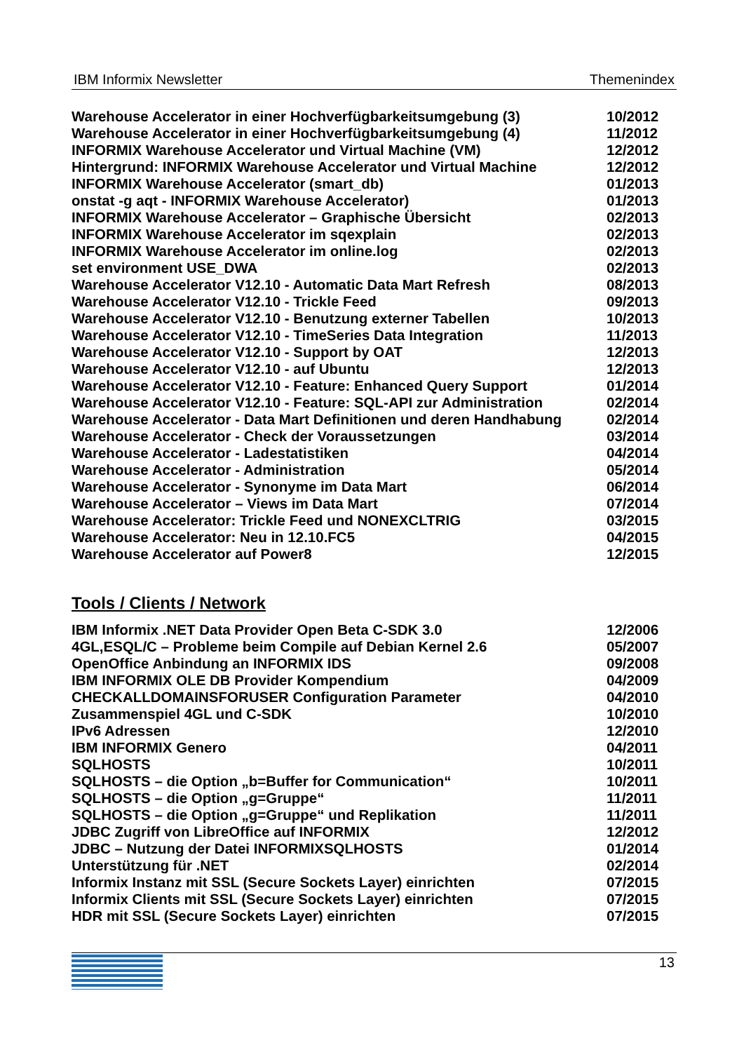IBM Informix Newsletter Themenindex
| Warehouse Accelerator in einer Hochverfügbarkeitsumgebung (3) | 10/2012 |
| Warehouse Accelerator in einer Hochverfügbarkeitsumgebung (4) | 11/2012 |
| INFORMIX Warehouse Accelerator und Virtual Machine (VM) | 12/2012 |
| Hintergrund: INFORMIX Warehouse Accelerator und Virtual Machine | 12/2012 |
| INFORMIX Warehouse Accelerator (smart_db) | 01/2013 |
| onstat -g aqt - INFORMIX Warehouse Accelerator) | 01/2013 |
| INFORMIX Warehouse Accelerator – Graphische Übersicht | 02/2013 |
| INFORMIX Warehouse Accelerator im sqexplain | 02/2013 |
| INFORMIX Warehouse Accelerator im online.log | 02/2013 |
| set environment USE_DWA | 02/2013 |
| Warehouse Accelerator V12.10 - Automatic Data Mart Refresh | 08/2013 |
| Warehouse Accelerator V12.10 - Trickle Feed | 09/2013 |
| Warehouse Accelerator V12.10 - Benutzung externer Tabellen | 10/2013 |
| Warehouse Accelerator V12.10 - TimeSeries Data Integration | 11/2013 |
| Warehouse Accelerator V12.10 - Support by OAT | 12/2013 |
| Warehouse Accelerator V12.10 - auf Ubuntu | 12/2013 |
| Warehouse Accelerator V12.10 - Feature: Enhanced Query Support | 01/2014 |
| Warehouse Accelerator V12.10 - Feature: SQL-API zur Administration | 02/2014 |
| Warehouse Accelerator - Data Mart Definitionen und deren Handhabung | 02/2014 |
| Warehouse Accelerator - Check der Voraussetzungen | 03/2014 |
| Warehouse Accelerator - Ladestatistiken | 04/2014 |
| Warehouse Accelerator - Administration | 05/2014 |
| Warehouse Accelerator - Synonyme im Data Mart | 06/2014 |
| Warehouse Accelerator – Views im Data Mart | 07/2014 |
| Warehouse Accelerator: Trickle Feed und NONEXCLTRIG | 03/2015 |
| Warehouse Accelerator: Neu in 12.10.FC5 | 04/2015 |
| Warehouse Accelerator auf Power8 | 12/2015 |
Tools / Clients / Network
| IBM Informix .NET Data Provider Open Beta C-SDK 3.0 | 12/2006 |
| 4GL,ESQL/C – Probleme beim Compile auf Debian Kernel 2.6 | 05/2007 |
| OpenOffice Anbindung an INFORMIX IDS | 09/2008 |
| IBM INFORMIX OLE DB Provider Kompendium | 04/2009 |
| CHECKALLDOMAINSFORUSER Configuration Parameter | 04/2010 |
| Zusammenspiel 4GL und C-SDK | 10/2010 |
| IPv6 Adressen | 12/2010 |
| IBM INFORMIX Genero | 04/2011 |
| SQLHOSTS | 10/2011 |
| SQLHOSTS – die Option „b=Buffer for Communication“ | 10/2011 |
| SQLHOSTS – die Option „g=Gruppe“ | 11/2011 |
| SQLHOSTS – die Option „g=Gruppe“ und Replikation | 11/2011 |
| JDBC Zugriff von LibreOffice auf INFORMIX | 12/2012 |
| JDBC – Nutzung der Datei INFORMIXSQLHOSTS | 01/2014 |
| Unterstützung für .NET | 02/2014 |
| Informix Instanz mit SSL (Secure Sockets Layer) einrichten | 07/2015 |
| Informix Clients mit SSL (Secure Sockets Layer) einrichten | 07/2015 |
| HDR mit SSL (Secure Sockets Layer) einrichten | 07/2015 |
13